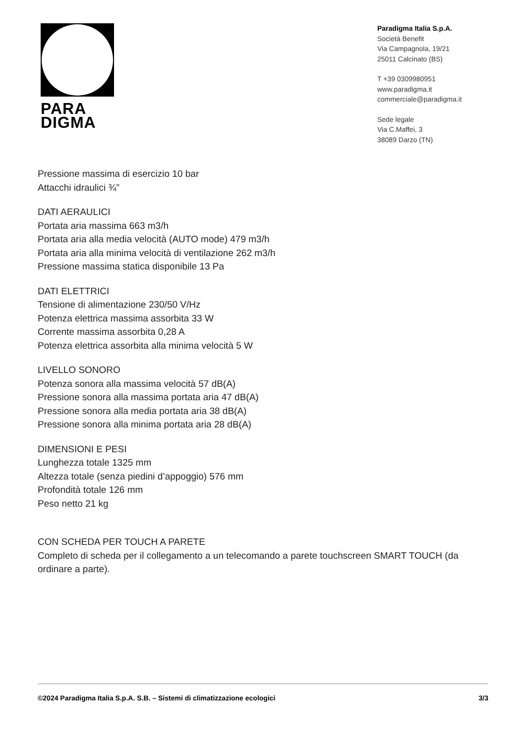PARA
DIGMA
Paradigma Italia S.p.A.
Società Benefit
Via Campagnola, 19/21
25011 Calcinato (BS)
T +39 0309980951
www.paradigma.it
commerciale@paradigma.it
Sede legale
Via C.Maffei, 3
38089 Darzo (TN)
Pressione massima di esercizio 10 bar
Attacchi idraulici ¾”
DATI AERAULICI
Portata aria massima 663 m3/h
Portata aria alla media velocità (AUTO mode) 479 m3/h
Portata aria alla minima velocità di ventilazione 262 m3/h
Pressione massima statica disponibile 13 Pa
DATI ELETTRICI
Tensione di alimentazione 230/50 V/Hz
Potenza elettrica massima assorbita 33 W
Corrente massima assorbita 0,28 A
Potenza elettrica assorbita alla minima velocità 5 W
LIVELLO SONORO
Potenza sonora alla massima velocità 57 dB(A)
Pressione sonora alla massima portata aria 47 dB(A)
Pressione sonora alla media portata aria 38 dB(A)
Pressione sonora alla minima portata aria 28 dB(A)
DIMENSIONI E PESI
Lunghezza totale 1325 mm
Altezza totale (senza piedini d’appoggio) 576 mm
Profondità totale 126 mm
Peso netto 21 kg
CON SCHEDA PER TOUCH A PARETE
Completo di scheda per il collegamento a un telecomando a parete touchscreen SMART TOUCH (da ordinare a parte).
©2024 Paradigma Italia S.p.A. S.B. – Sistemi di climatizzazione ecologici 3/3